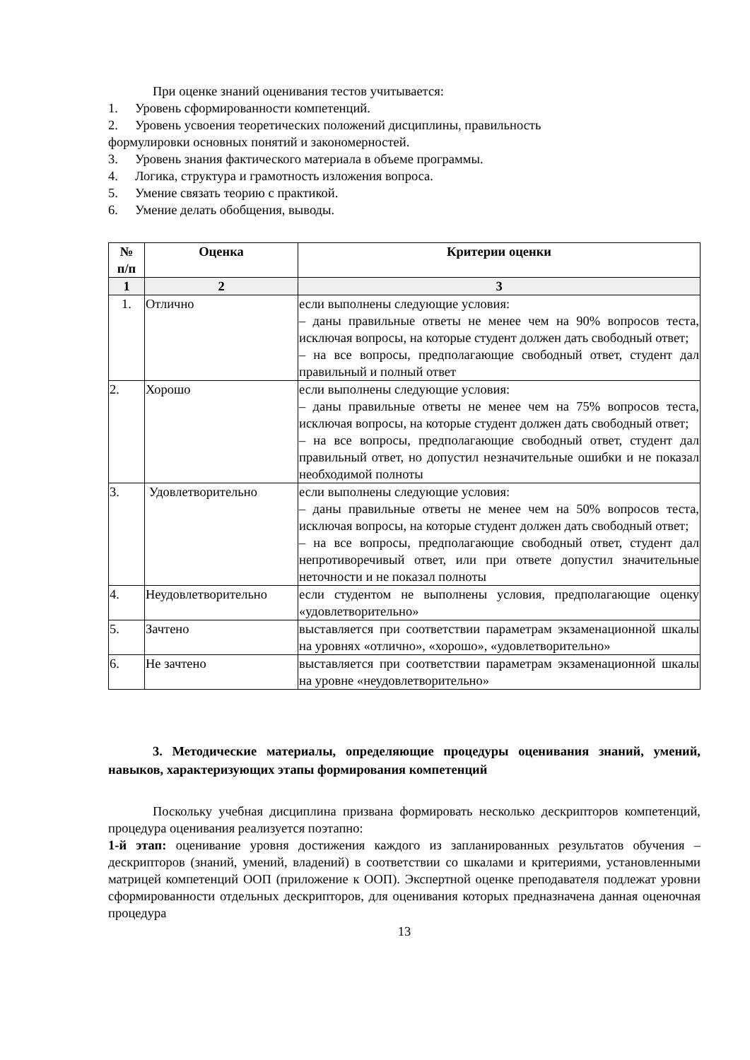При оценке знаний оценивания тестов учитывается:
1. Уровень сформированности компетенций.
2. Уровень усвоения теоретических положений дисциплины, правильность
формулировки основных понятий и закономерностей.
3. Уровень знания фактического материала в объеме программы.
4. Логика, структура и грамотность изложения вопроса.
5. Умение связать теорию с практикой.
6. Умение делать обобщения, выводы.
| № п/п | Оценка | Критерии оценки |
| --- | --- | --- |
| 1 | 2 | 3 |
| 1. | Отлично | если выполнены следующие условия: – даны правильные ответы не менее чем на 90% вопросов теста, исключая вопросы, на которые студент должен дать свободный ответ; – на все вопросы, предполагающие свободный ответ, студент дал правильный и полный ответ |
| 2. | Хорошо | если выполнены следующие условия: – даны правильные ответы не менее чем на 75% вопросов теста, исключая вопросы, на которые студент должен дать свободный ответ; – на все вопросы, предполагающие свободный ответ, студент дал правильный ответ, но допустил незначительные ошибки и не показал необходимой полноты |
| 3. | Удовлетворительно | если выполнены следующие условия: – даны правильные ответы не менее чем на 50% вопросов теста, исключая вопросы, на которые студент должен дать свободный ответ; – на все вопросы, предполагающие свободный ответ, студент дал непротиворечивый ответ, или при ответе допустил значительные неточности и не показал полноты |
| 4. | Неудовлетворительно | если студентом не выполнены условия, предполагающие оценку «удовлетворительно» |
| 5. | Зачтено | выставляется при соответствии параметрам экзаменационной шкалы на уровнях «отлично», «хорошо», «удовлетворительно» |
| 6. | Не зачтено | выставляется при соответствии параметрам экзаменационной шкалы на уровне «неудовлетворительно» |
3. Методические материалы, определяющие процедуры оценивания знаний, умений, навыков, характеризующих этапы формирования компетенций
Поскольку учебная дисциплина призвана формировать несколько дескрипторов компетенций, процедура оценивания реализуется поэтапно:
1-й этап: оценивание уровня достижения каждого из запланированных результатов обучения – дескрипторов (знаний, умений, владений) в соответствии со шкалами и критериями, установленными матрицей компетенций ООП (приложение к ООП). Экспертной оценке преподавателя подлежат уровни сформированности отдельных дескрипторов, для оценивания которых предназначена данная оценочная процедура
13